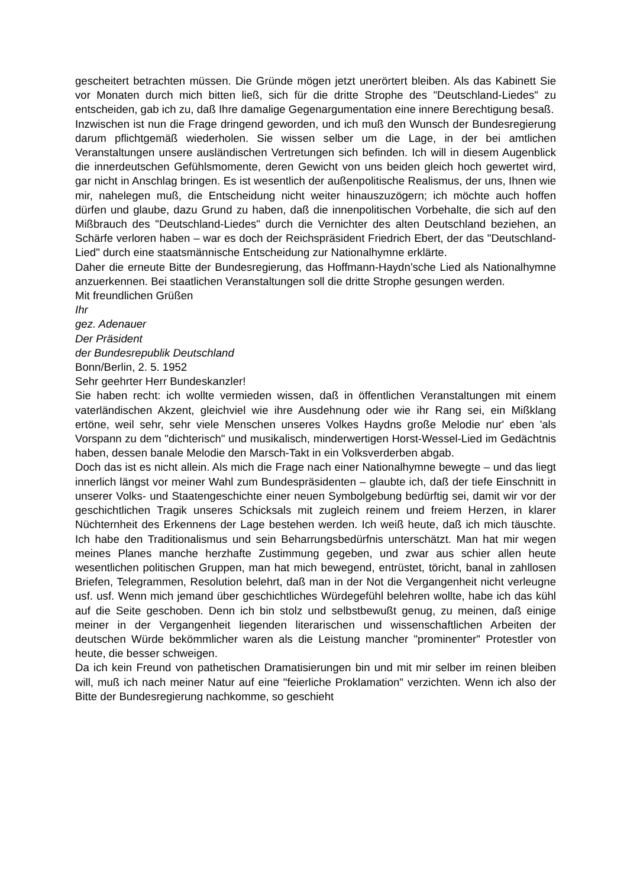gescheitert betrachten müssen. Die Gründe mögen jetzt unerörtert bleiben. Als das Kabinett Sie vor Monaten durch mich bitten ließ, sich für die dritte Strophe des "Deutschland-Liedes" zu entscheiden, gab ich zu, daß Ihre damalige Gegenargumentation eine innere Berechtigung besaß.
Inzwischen ist nun die Frage dringend geworden, und ich muß den Wunsch der Bundesregierung darum pflichtgemäß wiederholen. Sie wissen selber um die Lage, in der bei amtlichen Veranstaltungen unsere ausländischen Vertretungen sich befinden. Ich will in diesem Augenblick die innerdeutschen Gefühlsmomente, deren Gewicht von uns beiden gleich hoch gewertet wird, gar nicht in Anschlag bringen. Es ist wesentlich der außenpolitische Realismus, der uns, Ihnen wie mir, nahelegen muß, die Entscheidung nicht weiter hinauszuzögern; ich möchte auch hoffen dürfen und glaube, dazu Grund zu haben, daß die innenpolitischen Vorbehalte, die sich auf den Mißbrauch des "Deutschland-Liedes" durch die Vernichter des alten Deutschland beziehen, an Schärfe verloren haben – war es doch der Reichspräsident Friedrich Ebert, der das "Deutschland-Lied" durch eine staatsmännische Entscheidung zur Nationalhymne erklärte.
Daher die erneute Bitte der Bundesregierung, das Hoffmann-Haydn’sche Lied als Nationalhymne anzuerkennen. Bei staatlichen Veranstaltungen soll die dritte Strophe gesungen werden.
Mit freundlichen Grüßen
Ihr
gez. Adenauer
Der Präsident
der Bundesrepublik Deutschland
Bonn/Berlin, 2. 5. 1952
Sehr geehrter Herr Bundeskanzler!
Sie haben recht: ich wollte vermieden wissen, daß in öffentlichen Veranstaltungen mit einem vaterländischen Akzent, gleichviel wie ihre Ausdehnung oder wie ihr Rang sei, ein Mißklang ertöne, weil sehr, sehr viele Menschen unseres Volkes Haydns große Melodie nur' eben 'als Vorspann zu dem "dichterisch" und musikalisch, minderwertigen Horst-Wessel-Lied im Gedächtnis haben, dessen banale Melodie den Marsch-Takt in ein Volksverderben abgab.
Doch das ist es nicht allein. Als mich die Frage nach einer Nationalhymne bewegte – und das liegt innerlich längst vor meiner Wahl zum Bundespräsidenten – glaubte ich, daß der tiefe Einschnitt in unserer Volks- und Staatengeschichte einer neuen Symbolgebung bedürftig sei, damit wir vor der geschichtlichen Tragik unseres Schicksals mit zugleich reinem und freiem Herzen, in klarer Nüchternheit des Erkennens der Lage bestehen werden. Ich weiß heute, daß ich mich täuschte. Ich habe den Traditionalismus und sein Beharrungsbedürfnis unterschätzt. Man hat mir wegen meines Planes manche herzhafte Zustimmung gegeben, und zwar aus schier allen heute wesentlichen politischen Gruppen, man hat mich bewegend, entrüstet, töricht, banal in zahllosen Briefen, Telegrammen, Resolution belehrt, daß man in der Not die Vergangenheit nicht verleugne usf. usf. Wenn mich jemand über geschichtliches Würdegefühl belehren wollte, habe ich das kühl auf die Seite geschoben. Denn ich bin stolz und selbstbewußt genug, zu meinen, daß einige meiner in der Vergangenheit liegenden literarischen und wissenschaftlichen Arbeiten der deutschen Würde bekömmlicher waren als die Leistung mancher "prominenter" Protestler von heute, die besser schweigen.
Da ich kein Freund von pathetischen Dramatisierungen bin und mit mir selber im reinen bleiben will, muß ich nach meiner Natur auf eine "feierliche Proklamation" verzichten. Wenn ich also der Bitte der Bundesregierung nachkomme, so geschieht